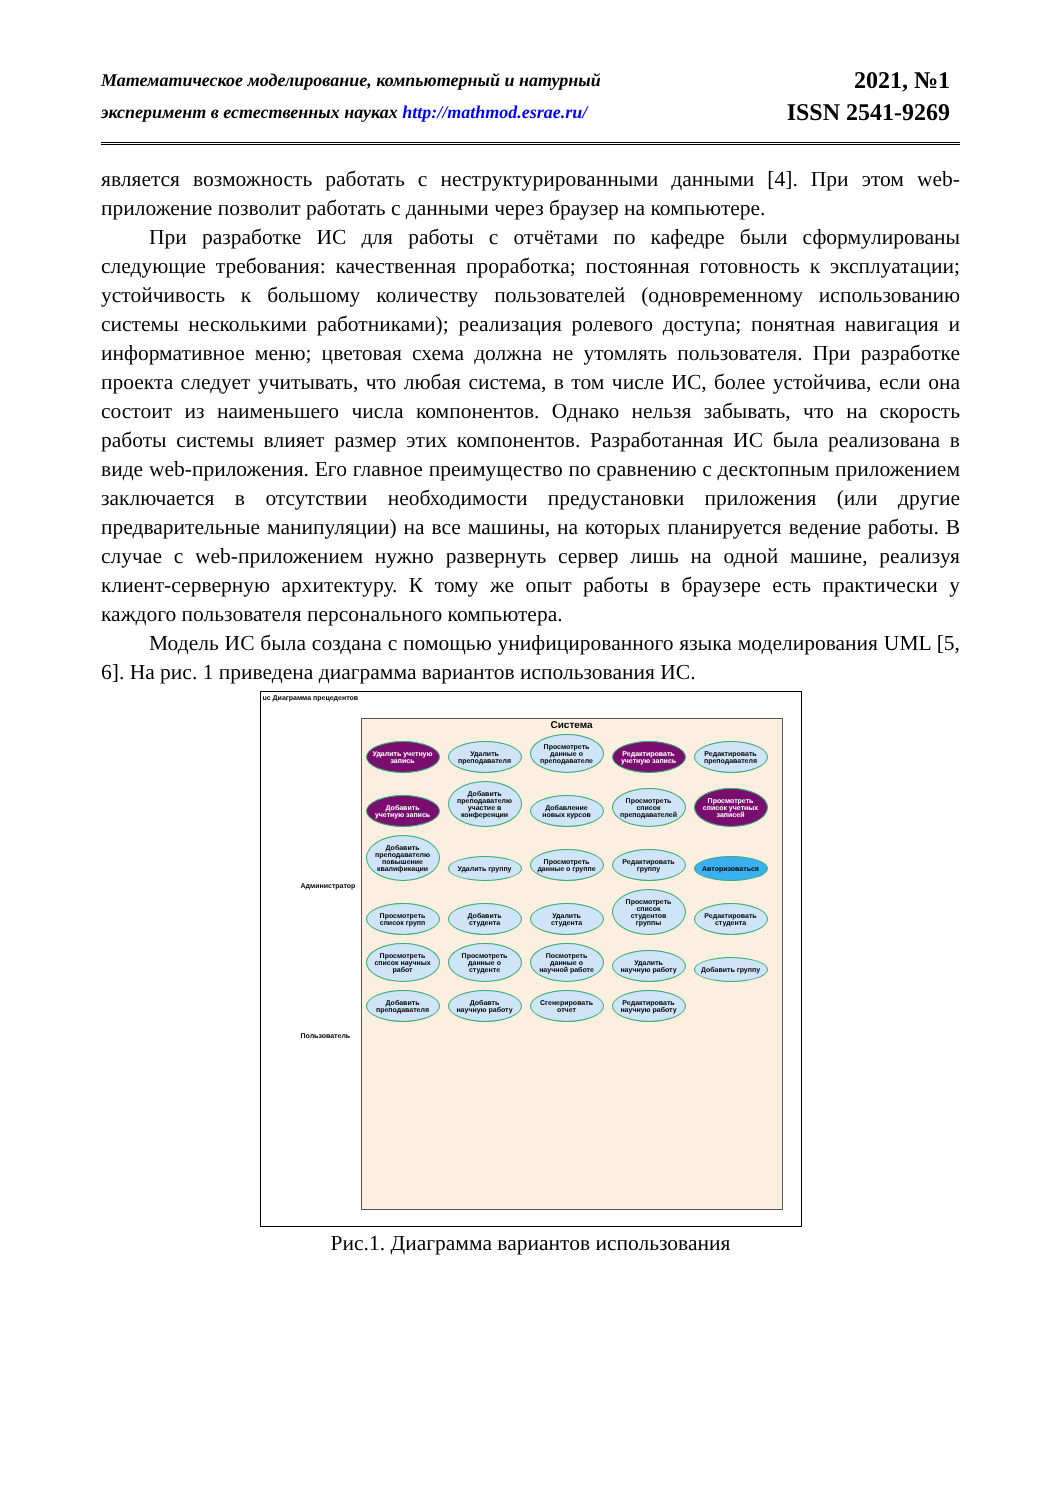Математическое моделирование, компьютерный и натурный
эксперимент в естественных науках http://mathmod.esrae.ru/
2021, №1
ISSN 2541-9269
является возможность работать с неструктурированными данными [4]. При этом web-приложение позволит работать с данными через браузер на компьютере.
При разработке ИС для работы с отчётами по кафедре были сформулированы следующие требования: качественная проработка; постоянная готовность к эксплуатации; устойчивость к большому количеству пользователей (одновременному использованию системы несколькими работниками); реализация ролевого доступа; понятная навигация и информативное меню; цветовая схема должна не утомлять пользователя. При разработке проекта следует учитывать, что любая система, в том числе ИС, более устойчива, если она состоит из наименьшего числа компонентов. Однако нельзя забывать, что на скорость работы системы влияет размер этих компонентов. Разработанная ИС была реализована в виде web-приложения. Его главное преимущество по сравнению с десктопным приложением заключается в отсутствии необходимости предустановки приложения (или другие предварительные манипуляции) на все машины, на которых планируется ведение работы. В случае с web-приложением нужно развернуть сервер лишь на одной машине, реализуя клиент-серверную архитектуру. К тому же опыт работы в браузере есть практически у каждого пользователя персонального компьютера.
Модель ИС была создана с помощью унифицированного языка моделирования UML [5, 6]. На рис. 1 приведена диаграмма вариантов использования ИС.
uc Диаграмма прецедентов
Администратор
Пользователь
Система
Удалить учетную запись Удалить преподавателя Просмотреть данные о преподавателе Редактировать учетную запись Редактировать преподавателя Добавить учетную запись Добавить преподавателю участие в конференции Добавление новых курсов Просмотреть список преподавателей Просмотреть список учетных записей Добавить преподавателю повышение квалификации Удалить группу Просмотреть данные о группе Редактировать группу Авторизоваться Просмотреть список групп Добавить студента Удалить студента Просмотреть список студентов группы Редактировать студента Просмотреть список научных работ Просмотреть данные о студенте Посмотреть данные о научной работе Удалить научную работу Добавить группу Добавить преподавателя Добавть научную работу Сгенерировать отчет Редактировать научную работу
Рис.1. Диаграмма вариантов использования